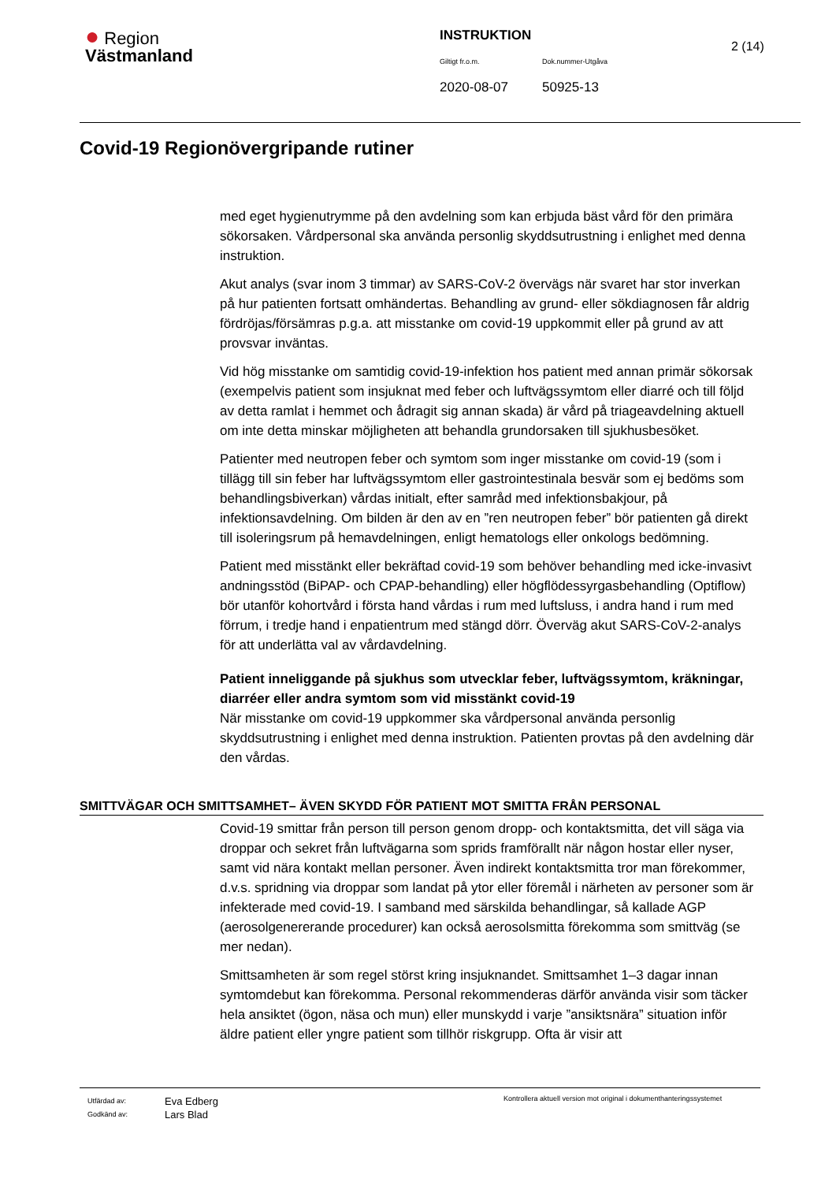● Region
Västmanland
INSTRUKTION
Giltigt fr.o.m. Dok.nummer-Utgåva
2020-08-07 50925-13
2 (14)
Covid-19 Regionövergripande rutiner
med eget hygienutrymme på den avdelning som kan erbjuda bäst vård för den primära sökorsaken. Vårdpersonal ska använda personlig skyddsutrustning i enlighet med denna instruktion.
Akut analys (svar inom 3 timmar) av SARS-CoV-2 övervägs när svaret har stor inverkan på hur patienten fortsatt omhändertas. Behandling av grund- eller sökdiagnosen får aldrig fördröjas/försämras p.g.a. att misstanke om covid-19 uppkommit eller på grund av att provsvar inväntas.
Vid hög misstanke om samtidig covid-19-infektion hos patient med annan primär sökorsak (exempelvis patient som insjuknat med feber och luftvägssymtom eller diarré och till följd av detta ramlat i hemmet och ådragit sig annan skada) är vård på triageavdelning aktuell om inte detta minskar möjligheten att behandla grundorsaken till sjukhusbesöket.
Patienter med neutropen feber och symtom som inger misstanke om covid-19 (som i tillägg till sin feber har luftvägssymtom eller gastrointestinala besvär som ej bedöms som behandlingsbiverkan) vårdas initialt, efter samråd med infektionsbakjour, på infektionsavdelning. Om bilden är den av en ”ren neutropen feber” bör patienten gå direkt till isoleringsrum på hemavdelningen, enligt hematologs eller onkologs bedömning.
Patient med misstänkt eller bekräftad covid-19 som behöver behandling med icke-invasivt andningsstöd (BiPAP- och CPAP-behandling) eller högflödessyrgasbehandling (Optiflow) bör utanför kohortvård i första hand vårdas i rum med luftsluss, i andra hand i rum med förrum, i tredje hand i enpatientrum med stängd dörr. Överväg akut SARS-CoV-2-analys för att underlätta val av vårdavdelning.
Patient inneliggande på sjukhus som utvecklar feber, luftvägssymtom, kräkningar, diarréer eller andra symtom som vid misstänkt covid-19
När misstanke om covid-19 uppkommer ska vårdpersonal använda personlig skyddsutrustning i enlighet med denna instruktion. Patienten provtas på den avdelning där den vårdas.
SMITTVÄGAR OCH SMITTSAMHET– ÄVEN SKYDD FÖR PATIENT MOT SMITTA FRÅN PERSONAL
Covid-19 smittar från person till person genom dropp- och kontaktsmitta, det vill säga via droppar och sekret från luftvägarna som sprids framförallt när någon hostar eller nyser, samt vid nära kontakt mellan personer. Även indirekt kontaktsmitta tror man förekommer, d.v.s. spridning via droppar som landat på ytor eller föremål i närheten av personer som är infekterade med covid-19. I samband med särskilda behandlingar, så kallade AGP (aerosolgenererande procedurer) kan också aerosolsmitta förekomma som smittväg (se mer nedan).
Smittsamheten är som regel störst kring insjuknandet. Smittsamhet 1–3 dagar innan symtomdebut kan förekomma. Personal rekommenderas därför använda visir som täcker hela ansiktet (ögon, näsa och mun) eller munskydd i varje ”ansiktsnära” situation inför äldre patient eller yngre patient som tillhör riskgrupp. Ofta är visir att
Utfärdad av:
Godkänd av:
Eva Edberg
Lars Blad
Kontrollera aktuell version mot original i dokumenthanteringssystemet